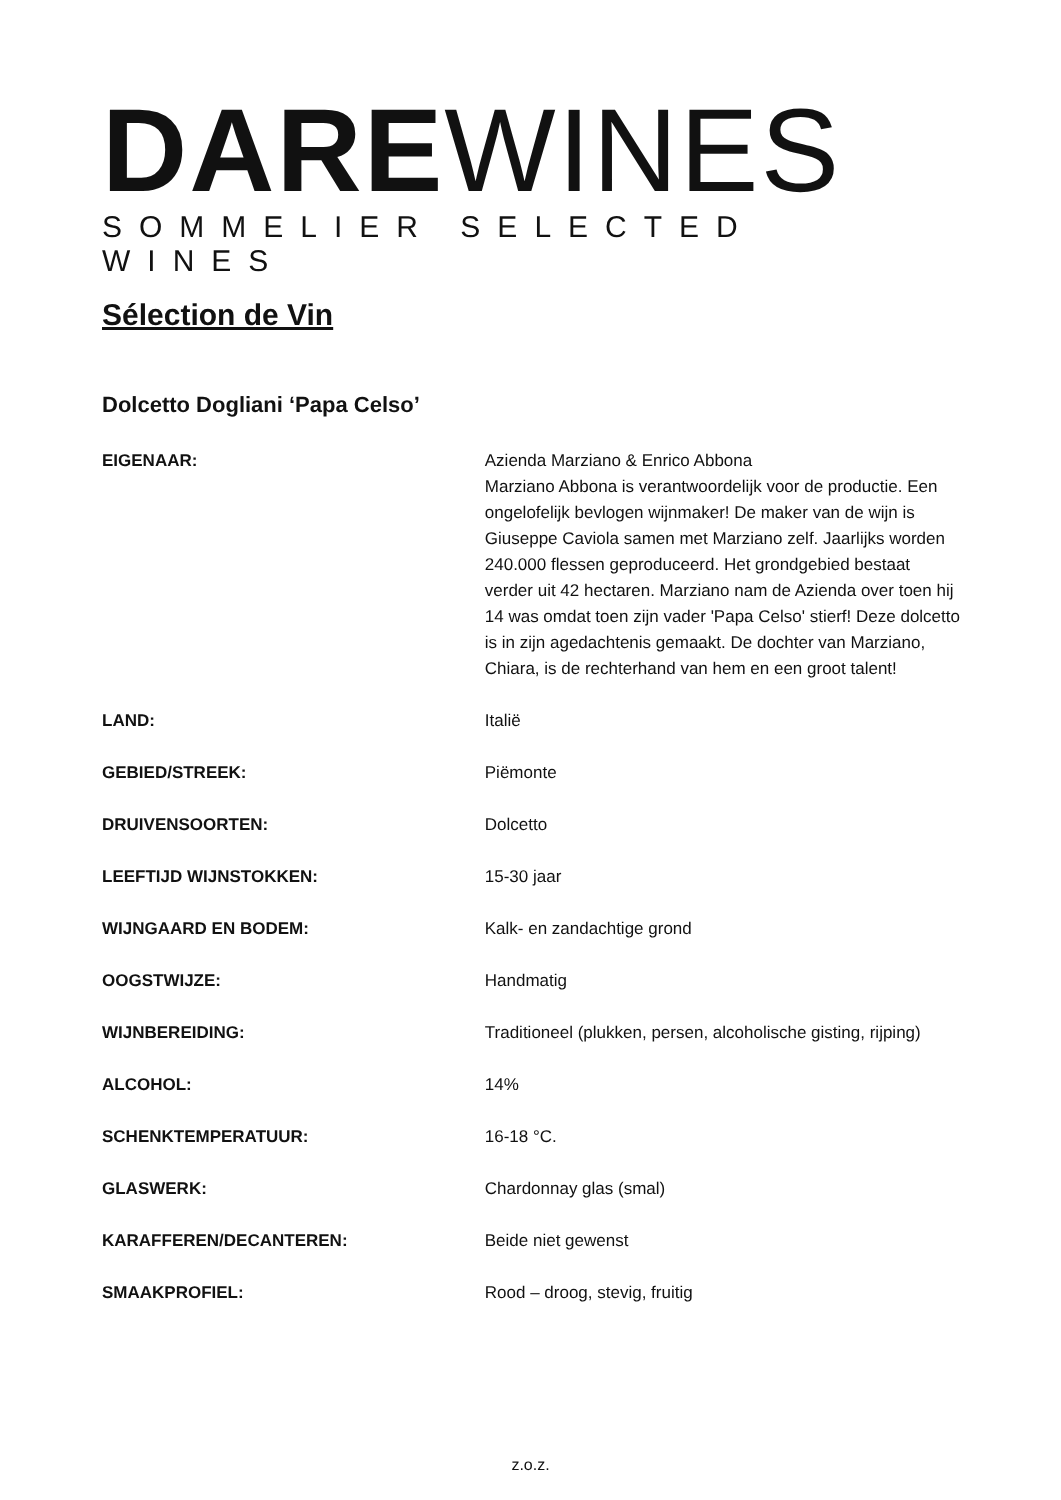DARE WINES
SOMMELIER SELECTED WINES
Sélection de Vin
Dolcetto Dogliani ‘Papa Celso’
EIGENAAR: Azienda Marziano & Enrico Abbona
Marziano Abbona is verantwoordelijk voor de productie. Een ongelofelijk bevlogen wijnmaker! De maker van de wijn is Giuseppe Caviola samen met Marziano zelf. Jaarlijks worden 240.000 flessen geproduceerd. Het grondgebied bestaat verder uit 42 hectaren. Marziano nam de Azienda over toen hij 14 was omdat toen zijn vader 'Papa Celso' stierf! Deze dolcetto is in zijn agedachtenis gemaakt. De dochter van Marziano, Chiara, is de rechterhand van hem en een groot talent!
LAND: Italië
GEBIED/STREEK: Piëmonte
DRUIVENSOORTEN: Dolcetto
LEEFTIJD WIJNSTOKKEN: 15-30 jaar
WIJNGAARD EN BODEM: Kalk- en zandachtige grond
OOGSTWIJZE: Handmatig
WIJNBEREIDING: Traditioneel (plukken, persen, alcoholische gisting, rijping)
ALCOHOL: 14%
SCHENKTEMPERATUUR: 16-18 °C.
GLASWERK: Chardonnay glas (smal)
KARAFFEREN/DECANTEREN: Beide niet gewenst
SMAAKPROFIEL: Rood – droog, stevig, fruitig
z.o.z.